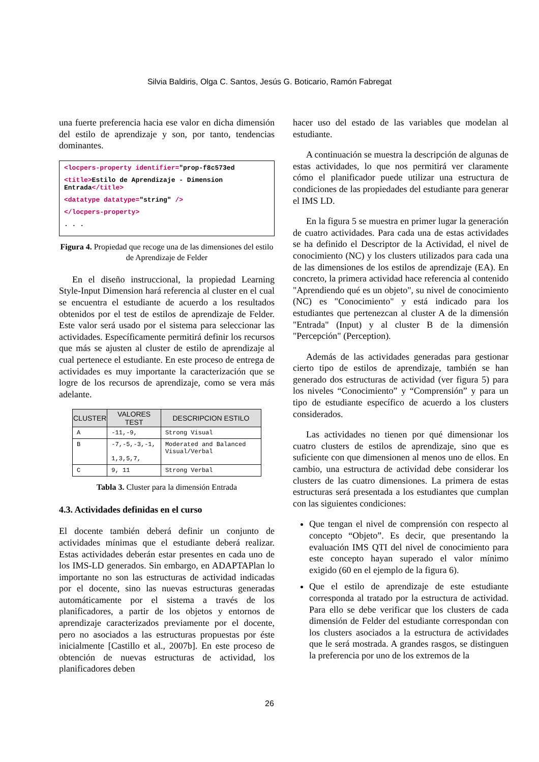Silvia Baldiris, Olga C. Santos, Jesús G. Boticario, Ramón Fabregat
una fuerte preferencia hacia ese valor en dicha dimensión del estilo de aprendizaje y son, por tanto, tendencias dominantes.
<locpers-property identifier="prop-f8c573ed
<title>Estilo de Aprendizaje - Dimension Entrada</title>
<datatype datatype="string" />
</locpers-property>
. . .
Figura 4. Propiedad que recoge una de las dimensiones del estilo de Aprendizaje de Felder
En el diseño instruccional, la propiedad Learning Style-Input Dimension hará referencia al cluster en el cual se encuentra el estudiante de acuerdo a los resultados obtenidos por el test de estilos de aprendizaje de Felder. Este valor será usado por el sistema para seleccionar las actividades. Específicamente permitirá definir los recursos que más se ajusten al cluster de estilo de aprendizaje al cual pertenece el estudiante. En este proceso de entrega de actividades es muy importante la caracterización que se logre de los recursos de aprendizaje, como se vera más adelante.
| CLUSTER | VALORES TEST | DESCRIPCION ESTILO |
| --- | --- | --- |
| A | -11,-9, | Strong Visual |
| B | -7,-5,-3,-1, 1,3,5,7, | Moderated and Balanced Visual/Verbal |
| C | 9, 11 | Strong Verbal |
Tabla 3. Cluster para la dimensión Entrada
4.3. Actividades definidas en el curso
El docente también deberá definir un conjunto de actividades mínimas que el estudiante deberá realizar. Estas actividades deberán estar presentes en cada uno de los IMS-LD generados. Sin embargo, en ADAPTAPlan lo importante no son las estructuras de actividad indicadas por el docente, sino las nuevas estructuras generadas automáticamente por el sistema a través de los planificadores, a partir de los objetos y entornos de aprendizaje caracterizados previamente por el docente, pero no asociados a las estructuras propuestas por éste inicialmente [Castillo et al., 2007b]. En este proceso de obtención de nuevas estructuras de actividad, los planificadores deben
hacer uso del estado de las variables que modelan al estudiante.
A continuación se muestra la descripción de algunas de estas actividades, lo que nos permitirá ver claramente cómo el planificador puede utilizar una estructura de condiciones de las propiedades del estudiante para generar el IMS LD.
En la figura 5 se muestra en primer lugar la generación de cuatro actividades. Para cada una de estas actividades se ha definido el Descriptor de la Actividad, el nivel de conocimiento (NC) y los clusters utilizados para cada una de las dimensiones de los estilos de aprendizaje (EA). En concreto, la primera actividad hace referencia al contenido "Aprendiendo qué es un objeto", su nivel de conocimiento (NC) es "Conocimiento" y está indicado para los estudiantes que pertenezcan al cluster A de la dimensión "Entrada" (Input) y al cluster B de la dimensión "Percepción" (Perception).
Además de las actividades generadas para gestionar cierto tipo de estilos de aprendizaje, también se han generado dos estructuras de actividad (ver figura 5) para los niveles “Conocimiento” y “Comprensión” y para un tipo de estudiante específico de acuerdo a los clusters considerados.
Las actividades no tienen por qué dimensionar los cuatro clusters de estilos de aprendizaje, sino que es suficiente con que dimensionen al menos uno de ellos. En cambio, una estructura de actividad debe considerar los clusters de las cuatro dimensiones. La primera de estas estructuras será presentada a los estudiantes que cumplan con las siguientes condiciones:
Que tengan el nivel de comprensión con respecto al concepto “Objeto”. Es decir, que presentando la evaluación IMS QTI del nivel de conocimiento para este concepto hayan superado el valor mínimo exigido (60 en el ejemplo de la figura 6).
Que el estilo de aprendizaje de este estudiante corresponda al tratado por la estructura de actividad. Para ello se debe verificar que los clusters de cada dimensión de Felder del estudiante correspondan con los clusters asociados a la estructura de actividades que le será mostrada. A grandes rasgos, se distinguen la preferencia por uno de los extremos de la
26